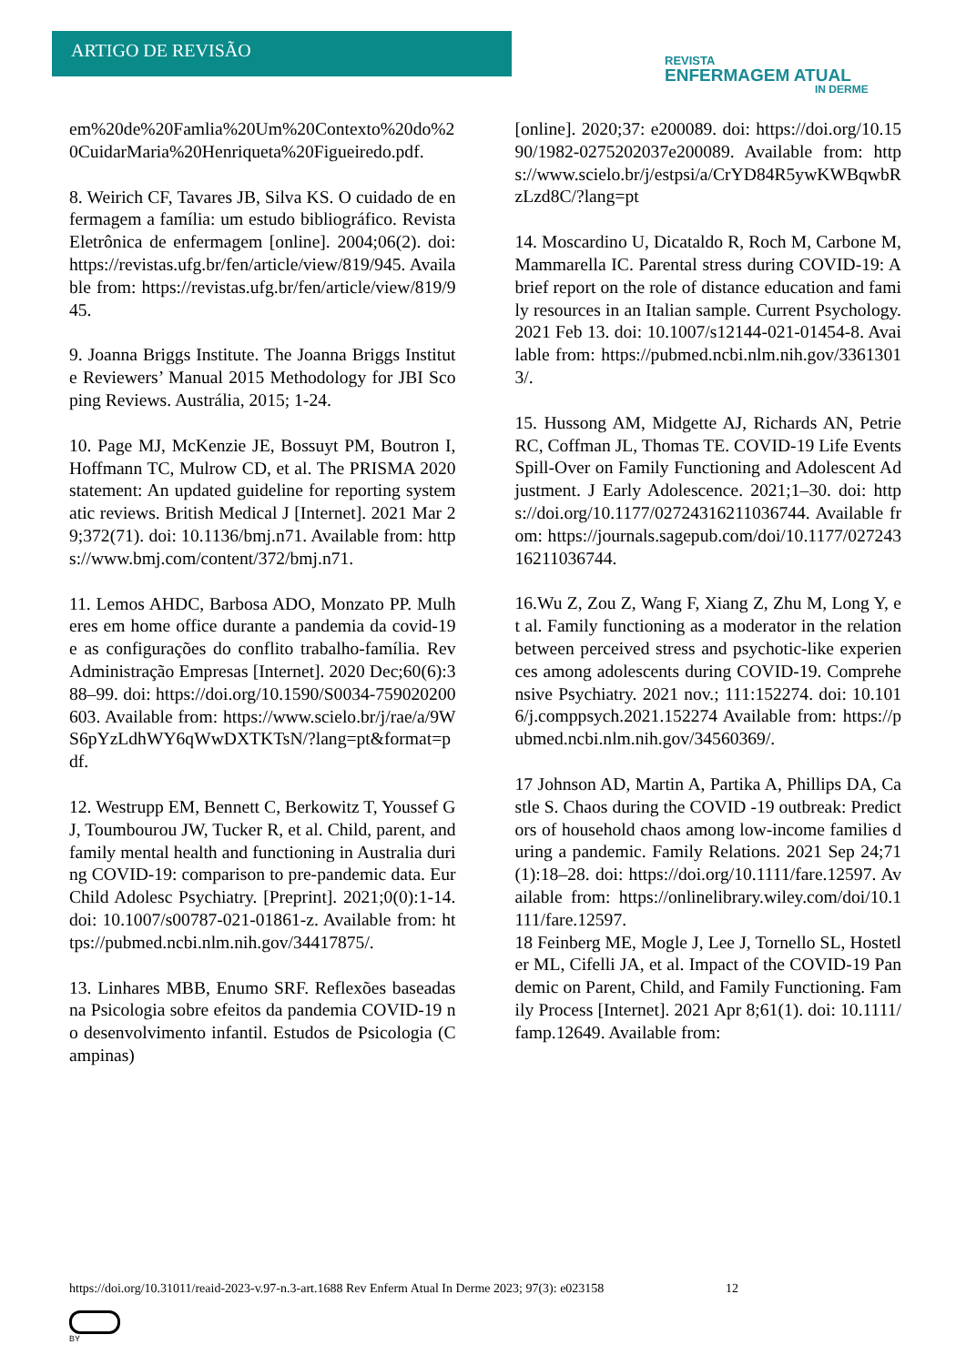ARTIGO DE REVISÃO
REVISTA
ENFERMAGEM ATUAL
IN DERME
em%20de%20Famlia%20Um%20Contexto%20do%20CuidarMaria%20Henriqueta%20Figueiredo.pdf.
8. Weirich CF, Tavares JB, Silva KS. O cuidado de enfermagem a família: um estudo bibliográfico. Revista Eletrônica de enfermagem [online]. 2004;06(2). doi: https://revistas.ufg.br/fen/article/view/819/945. Available from: https://revistas.ufg.br/fen/article/view/819/945.
9. Joanna Briggs Institute. The Joanna Briggs Institute Reviewers’ Manual 2015 Methodology for JBI Scoping Reviews. Austrália, 2015; 1-24.
10. Page MJ, McKenzie JE, Bossuyt PM, Boutron I, Hoffmann TC, Mulrow CD, et al. The PRISMA 2020 statement: An updated guideline for reporting systematic reviews. British Medical J [Internet]. 2021 Mar 29;372(71). doi: 10.1136/bmj.n71. Available from: https://www.bmj.com/content/372/bmj.n71.
11. Lemos AHDC, Barbosa ADO, Monzato PP. Mulheres em home office durante a pandemia da covid-19 e as configurações do conflito trabalho-família. Rev Administração Empresas [Internet]. 2020 Dec;60(6):388–99. doi: https://doi.org/10.1590/S0034-759020200603. Available from: https://www.scielo.br/j/rae/a/9WS6pYzLdhWY6qWwDXTKTsN/?lang=pt&format=pdf.
12. Westrupp EM, Bennett C, Berkowitz T, Youssef GJ, Toumbourou JW, Tucker R, et al. Child, parent, and family mental health and functioning in Australia during COVID-19: comparison to pre-pandemic data. Eur Child Adolesc Psychiatry. [Preprint]. 2021;0(0):1-14. doi: 10.1007/s00787-021-01861-z. Available from: https://pubmed.ncbi.nlm.nih.gov/34417875/.
13. Linhares MBB, Enumo SRF. Reflexões baseadas na Psicologia sobre efeitos da pandemia COVID-19 no desenvolvimento infantil. Estudos de Psicologia (Campinas)
[online]. 2020;37: e200089. doi: https://doi.org/10.1590/1982-0275202037e200089. Available from: https://www.scielo.br/j/estpsi/a/CrYD84R5ywKWBqwbRzLzd8C/?lang=pt
14. Moscardino U, Dicataldo R, Roch M, Carbone M, Mammarella IC. Parental stress during COVID-19: A brief report on the role of distance education and family resources in an Italian sample. Current Psychology. 2021 Feb 13. doi: 10.1007/s12144-021-01454-8. Available from: https://pubmed.ncbi.nlm.nih.gov/33613013/.
15. Hussong AM, Midgette AJ, Richards AN, Petrie RC, Coffman JL, Thomas TE. COVID-19 Life Events Spill-Over on Family Functioning and Adolescent Adjustment. J Early Adolescence. 2021;1–30. doi: https://doi.org/10.1177/02724316211036744. Available from: https://journals.sagepub.com/doi/10.1177/02724316211036744.
16.Wu Z, Zou Z, Wang F, Xiang Z, Zhu M, Long Y, et al. Family functioning as a moderator in the relation between perceived stress and psychotic-like experiences among adolescents during COVID-19. Comprehensive Psychiatry. 2021 nov.; 111:152274. doi: 10.1016/j.comppsych.2021.152274 Available from: https://pubmed.ncbi.nlm.nih.gov/34560369/.
17 Johnson AD, Martin A, Partika A, Phillips DA, Castle S. Chaos during the COVID -19 outbreak: Predictors of household chaos among low-income families during a pandemic. Family Relations. 2021 Sep 24;71(1):18–28. doi: https://doi.org/10.1111/fare.12597. Available from: https://onlinelibrary.wiley.com/doi/10.1111/fare.12597.
18 Feinberg ME, Mogle J, Lee J, Tornello SL, Hostetler ML, Cifelli JA, et al. Impact of the COVID-19 Pandemic on Parent, Child, and Family Functioning. Family Process [Internet]. 2021 Apr 8;61(1). doi: 10.1111/famp.12649. Available from:
https://doi.org/10.31011/reaid-2023-v.97-n.3-art.1688 Rev Enferm Atual In Derme 2023; 97(3): e023158 12
BY